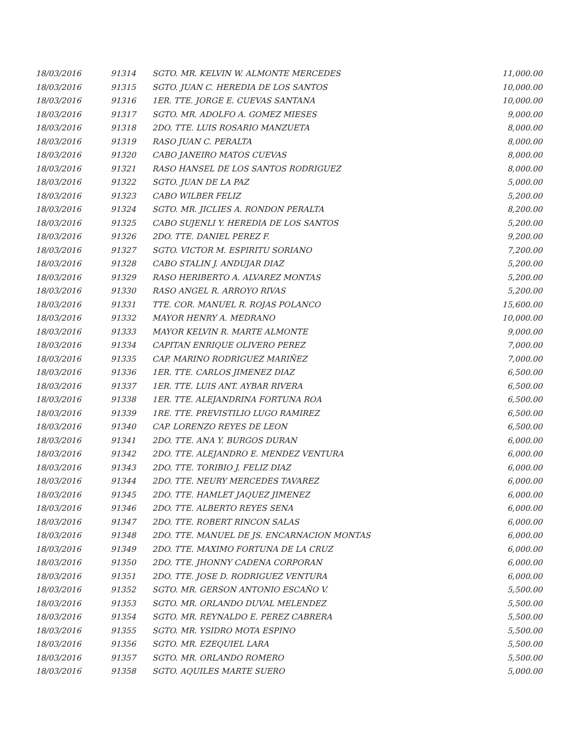| 18/03/2016 | 91314 | SGTO. MR. KELVIN W. ALMONTE MERCEDES | 11,000.00 |
| 18/03/2016 | 91315 | SGTO. JUAN C. HEREDIA DE LOS SANTOS | 10,000.00 |
| 18/03/2016 | 91316 | 1ER. TTE. JORGE E. CUEVAS SANTANA | 10,000.00 |
| 18/03/2016 | 91317 | SGTO. MR. ADOLFO A. GOMEZ MIESES | 9,000.00 |
| 18/03/2016 | 91318 | 2DO. TTE. LUIS ROSARIO MANZUETA | 8,000.00 |
| 18/03/2016 | 91319 | RASO JUAN C. PERALTA | 8,000.00 |
| 18/03/2016 | 91320 | CABO JANEIRO MATOS CUEVAS | 8,000.00 |
| 18/03/2016 | 91321 | RASO HANSEL DE LOS SANTOS RODRIGUEZ | 8,000.00 |
| 18/03/2016 | 91322 | SGTO. JUAN DE LA PAZ | 5,000.00 |
| 18/03/2016 | 91323 | CABO WILBER FELIZ | 5,200.00 |
| 18/03/2016 | 91324 | SGTO. MR. JICLIES A. RONDON PERALTA | 8,200.00 |
| 18/03/2016 | 91325 | CABO SUJENLI Y. HEREDIA DE LOS SANTOS | 5,200.00 |
| 18/03/2016 | 91326 | 2DO. TTE. DANIEL PEREZ F. | 9,200.00 |
| 18/03/2016 | 91327 | SGTO. VICTOR M. ESPIRITU SORIANO | 7,200.00 |
| 18/03/2016 | 91328 | CABO STALIN J. ANDUJAR DIAZ | 5,200.00 |
| 18/03/2016 | 91329 | RASO HERIBERTO A. ALVAREZ MONTAS | 5,200.00 |
| 18/03/2016 | 91330 | RASO ANGEL R. ARROYO RIVAS | 5,200.00 |
| 18/03/2016 | 91331 | TTE. COR. MANUEL R. ROJAS POLANCO | 15,600.00 |
| 18/03/2016 | 91332 | MAYOR HENRY A. MEDRANO | 10,000.00 |
| 18/03/2016 | 91333 | MAYOR KELVIN R. MARTE ALMONTE | 9,000.00 |
| 18/03/2016 | 91334 | CAPITAN ENRIQUE OLIVERO PEREZ | 7,000.00 |
| 18/03/2016 | 91335 | CAP. MARINO RODRIGUEZ MARIÑEZ | 7,000.00 |
| 18/03/2016 | 91336 | 1ER. TTE. CARLOS JIMENEZ DIAZ | 6,500.00 |
| 18/03/2016 | 91337 | 1ER. TTE. LUIS ANT. AYBAR RIVERA | 6,500.00 |
| 18/03/2016 | 91338 | 1ER. TTE. ALEJANDRINA FORTUNA ROA | 6,500.00 |
| 18/03/2016 | 91339 | 1RE. TTE. PREVISTILIO LUGO RAMIREZ | 6,500.00 |
| 18/03/2016 | 91340 | CAP. LORENZO REYES DE LEON | 6,500.00 |
| 18/03/2016 | 91341 | 2DO. TTE. ANA Y. BURGOS DURAN | 6,000.00 |
| 18/03/2016 | 91342 | 2DO. TTE. ALEJANDRO E. MENDEZ VENTURA | 6,000.00 |
| 18/03/2016 | 91343 | 2DO. TTE. TORIBIO J. FELIZ DIAZ | 6,000.00 |
| 18/03/2016 | 91344 | 2DO. TTE. NEURY MERCEDES TAVAREZ | 6,000.00 |
| 18/03/2016 | 91345 | 2DO. TTE. HAMLET JAQUEZ JIMENEZ | 6,000.00 |
| 18/03/2016 | 91346 | 2DO. TTE. ALBERTO REYES SENA | 6,000.00 |
| 18/03/2016 | 91347 | 2DO. TTE. ROBERT RINCON SALAS | 6,000.00 |
| 18/03/2016 | 91348 | 2DO. TTE. MANUEL DE JS. ENCARNACION MONTAS | 6,000.00 |
| 18/03/2016 | 91349 | 2DO. TTE. MAXIMO FORTUNA DE LA CRUZ | 6,000.00 |
| 18/03/2016 | 91350 | 2DO. TTE. JHONNY CADENA CORPORAN | 6,000.00 |
| 18/03/2016 | 91351 | 2DO. TTE. JOSE D. RODRIGUEZ VENTURA | 6,000.00 |
| 18/03/2016 | 91352 | SGTO. MR. GERSON ANTONIO ESCAÑO V. | 5,500.00 |
| 18/03/2016 | 91353 | SGTO. MR. ORLANDO DUVAL MELENDEZ | 5,500.00 |
| 18/03/2016 | 91354 | SGTO. MR. REYNALDO E. PEREZ CABRERA | 5,500.00 |
| 18/03/2016 | 91355 | SGTO. MR. YSIDRO MOTA ESPINO | 5,500.00 |
| 18/03/2016 | 91356 | SGTO. MR. EZEQUIEL LARA | 5,500.00 |
| 18/03/2016 | 91357 | SGTO. MR. ORLANDO ROMERO | 5,500.00 |
| 18/03/2016 | 91358 | SGTO. AQUILES MARTE SUERO | 5,000.00 |